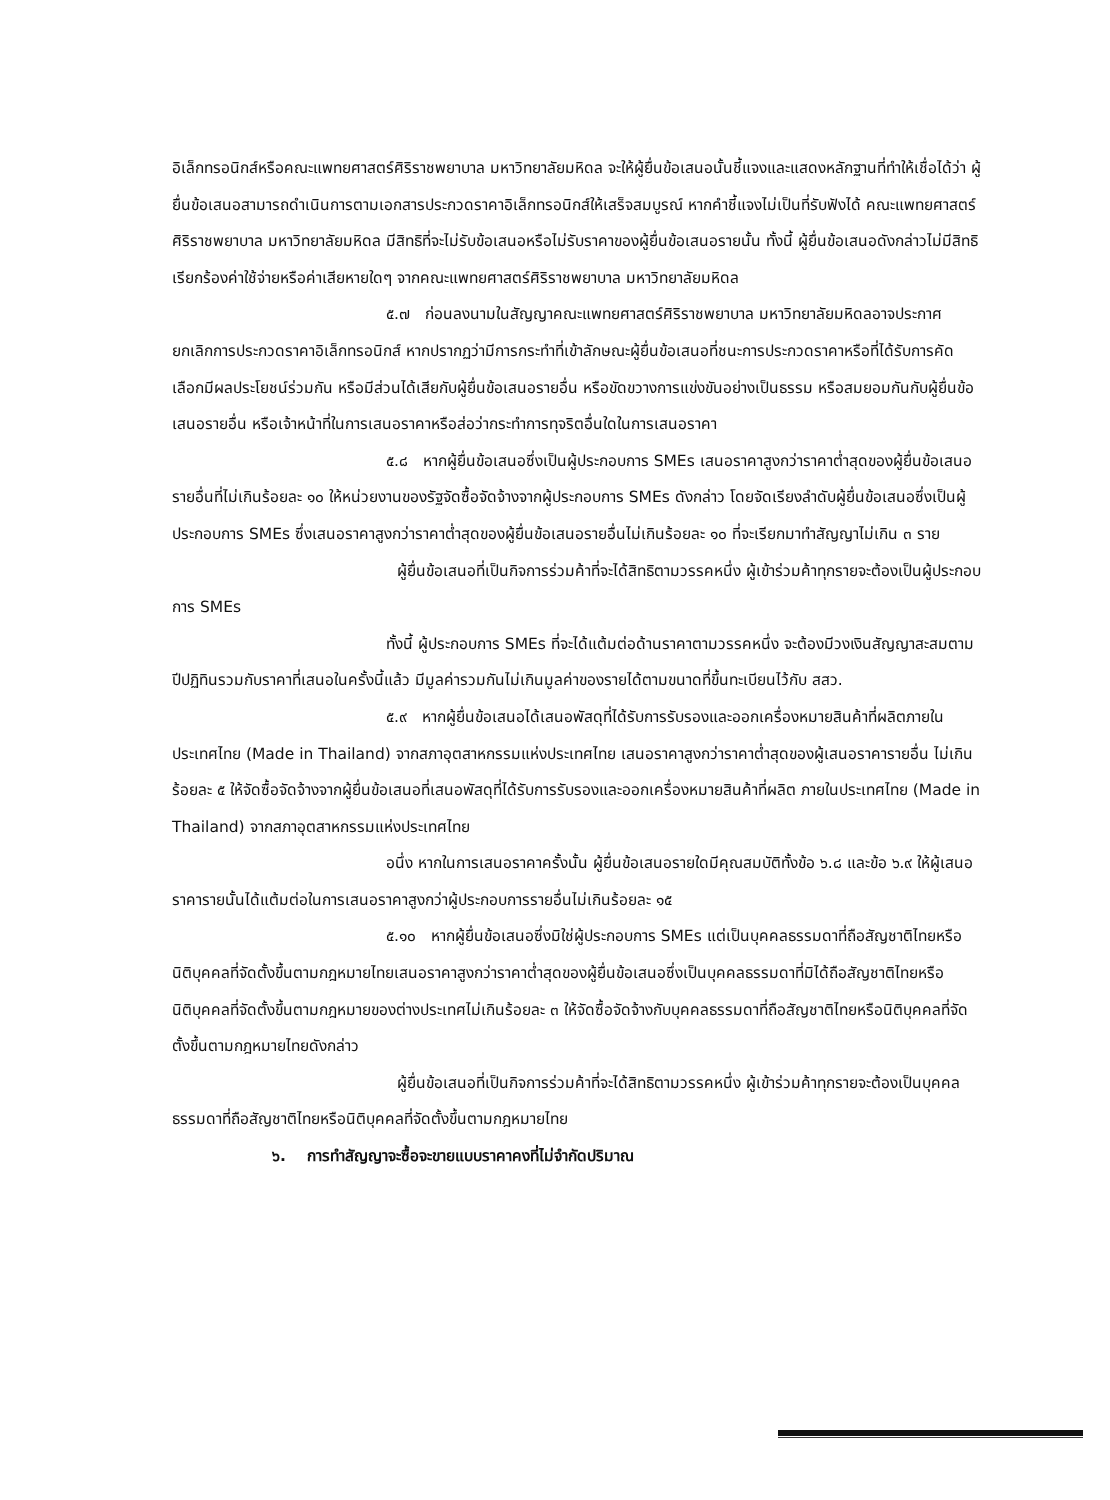อิเล็กทรอนิกส์หรือคณะแพทยศาสตร์ศิริราชพยาบาล มหาวิทยาลัยมหิดล จะให้ผู้ยื่นข้อเสนอนั้นชี้แจงและแสดงหลักฐานที่ทำให้เชื่อได้ว่า ผู้ยื่นข้อเสนอสามารถดำเนินการตามเอกสารประกวดราคาอิเล็กทรอนิกส์ให้เสร็จสมบูรณ์ หากคำชี้แจงไม่เป็นที่รับฟังได้ คณะแพทยศาสตร์ศิริราชพยาบาล มหาวิทยาลัยมหิดล มีสิทธิที่จะไม่รับข้อเสนอหรือไม่รับราคาของผู้ยื่นข้อเสนอรายนั้น ทั้งนี้ ผู้ยื่นข้อเสนอดังกล่าวไม่มีสิทธิเรียกร้องค่าใช้จ่ายหรือค่าเสียหายใดๆ จากคณะแพทยศาสตร์ศิริราชพยาบาล มหาวิทยาลัยมหิดล
๕.๗ ก่อนลงนามในสัญญาคณะแพทยศาสตร์ศิริราชพยาบาล มหาวิทยาลัยมหิดลอาจประกาศยกเลิกการประกวดราคาอิเล็กทรอนิกส์ หากปรากฏว่ามีการกระทำที่เข้าลักษณะผู้ยื่นข้อเสนอที่ชนะการประกวดราคาหรือที่ได้รับการคัดเลือกมีผลประโยชน์ร่วมกัน หรือมีส่วนได้เสียกับผู้ยื่นข้อเสนอรายอื่น หรือขัดขวางการแข่งขันอย่างเป็นธรรม หรือสมยอมกันกับผู้ยื่นข้อเสนอรายอื่น หรือเจ้าหน้าที่ในการเสนอราคาหรือส่อว่ากระทำการทุจริตอื่นใดในการเสนอราคา
๕.๘ หากผู้ยื่นข้อเสนอซึ่งเป็นผู้ประกอบการ SMEs เสนอราคาสูงกว่าราคาต่ำสุดของผู้ยื่นข้อเสนอรายอื่นที่ไม่เกินร้อยละ ๑๐ ให้หน่วยงานของรัฐจัดซื้อจัดจ้างจากผู้ประกอบการ SMEs ดังกล่าว โดยจัดเรียงลำดับผู้ยื่นข้อเสนอซึ่งเป็นผู้ประกอบการ SMEs ซึ่งเสนอราคาสูงกว่าราคาต่ำสุดของผู้ยื่นข้อเสนอรายอื่นไม่เกินร้อยละ ๑๐ ที่จะเรียกมาทำสัญญาไม่เกิน ๓ ราย
ผู้ยื่นข้อเสนอที่เป็นกิจการร่วมค้าที่จะได้สิทธิตามวรรคหนึ่ง ผู้เข้าร่วมค้าทุกรายจะต้องเป็นผู้ประกอบการ SMEs
ทั้งนี้ ผู้ประกอบการ SMEs ที่จะได้แต้มต่อด้านราคาตามวรรคหนึ่ง จะต้องมีวงเงินสัญญาสะสมตามปีปฏิทินรวมกับราคาที่เสนอในครั้งนี้แล้ว มีมูลค่ารวมกันไม่เกินมูลค่าของรายได้ตามขนาดที่ขึ้นทะเบียนไว้กับ สสว.
๕.๙ หากผู้ยื่นข้อเสนอได้เสนอพัสดุที่ได้รับการรับรองและออกเครื่องหมายสินค้าที่ผลิตภายในประเทศไทย (Made in Thailand) จากสภาอุตสาหกรรมแห่งประเทศไทย เสนอราคาสูงกว่าราคาต่ำสุดของผู้เสนอราคารายอื่น ไม่เกินร้อยละ ๕ ให้จัดซื้อจัดจ้างจากผู้ยื่นข้อเสนอที่เสนอพัสดุที่ได้รับการรับรองและออกเครื่องหมายสินค้าที่ผลิต ภายในประเทศไทย (Made in Thailand) จากสภาอุตสาหกรรมแห่งประเทศไทย
อนึ่ง หากในการเสนอราคาครั้งนั้น ผู้ยื่นข้อเสนอรายใดมีคุณสมบัติทั้งข้อ ๖.๘ และข้อ ๖.๙ ให้ผู้เสนอราคารายนั้นได้แต้มต่อในการเสนอราคาสูงกว่าผู้ประกอบการรายอื่นไม่เกินร้อยละ ๑๕
๕.๑๐ หากผู้ยื่นข้อเสนอซึ่งมิใช่ผู้ประกอบการ SMEs แต่เป็นบุคคลธรรมดาที่ถือสัญชาติไทยหรือนิติบุคคลที่จัดตั้งขึ้นตามกฎหมายไทยเสนอราคาสูงกว่าราคาต่ำสุดของผู้ยื่นข้อเสนอซึ่งเป็นบุคคลธรรมดาที่มิได้ถือสัญชาติไทยหรือนิติบุคคลที่จัดตั้งขึ้นตามกฎหมายของต่างประเทศไม่เกินร้อยละ ๓ ให้จัดซื้อจัดจ้างกับบุคคลธรรมดาที่ถือสัญชาติไทยหรือนิติบุคคลที่จัดตั้งขึ้นตามกฎหมายไทยดังกล่าว
ผู้ยื่นข้อเสนอที่เป็นกิจการร่วมค้าที่จะได้สิทธิตามวรรคหนึ่ง ผู้เข้าร่วมค้าทุกรายจะต้องเป็นบุคคลธรรมดาที่ถือสัญชาติไทยหรือนิติบุคคลที่จัดตั้งขึ้นตามกฎหมายไทย
๖. การทำสัญญาจะซื้อจะขายแบบราคาคงที่ไม่จำกัดปริมาณ